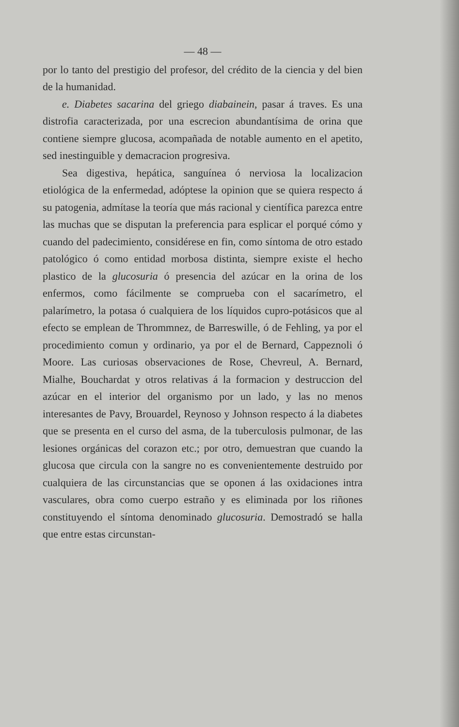— 48 —
por lo tanto del prestigio del profesor, del crédito de la ciencia y del bien de la humanidad.
e. Diabetes sacarina del griego diabainein, pasar á traves. Es una distrofia caracterizada, por una escrecion abundantísima de orina que contiene siempre glucosa, acompañada de notable aumento en el apetito, sed inestinguible y demacracion progresiva.
Sea digestiva, hepática, sanguínea ó nerviosa la localizacion etiológica de la enfermedad, adóptese la opinion que se quiera respecto á su patogenia, admítase la teoría que más racional y científica parezca entre las muchas que se disputan la preferencia para esplicar el porqué cómo y cuando del padecimiento, considérese en fin, como síntoma de otro estado patológico ó como entidad morbosa distinta, siempre existe el hecho plastico de la glucosuria ó presencia del azúcar en la orina de los enfermos, como fácilmente se comprueba con el sacarímetro, el palarímetro, la potasa ó cualquiera de los líquidos cupro-potásicos que al efecto se emplean de Thrommnez, de Barreswille, ó de Fehling, ya por el procedimiento comun y ordinario, ya por el de Bernard, Cappeznoli ó Moore. Las curiosas observaciones de Rose, Chevreul, A. Bernard, Mialhe, Bouchardat y otros relativas á la formacion y destruccion del azúcar en el interior del organismo por un lado, y las no menos interesantes de Pavy, Brouardel, Reynoso y Johnson respecto á la diabetes que se presenta en el curso del asma, de la tuberculosis pulmonar, de las lesiones orgánicas del corazon etc.; por otro, demuestran que cuando la glucosa que circula con la sangre no es convenientemente destruido por cualquiera de las circunstancias que se oponen á las oxidaciones intra vasculares, obra como cuerpo estraño y es eliminada por los riñones constituyendo el síntoma denominado glucosuria. Demostradó se halla que entre estas circunstan-